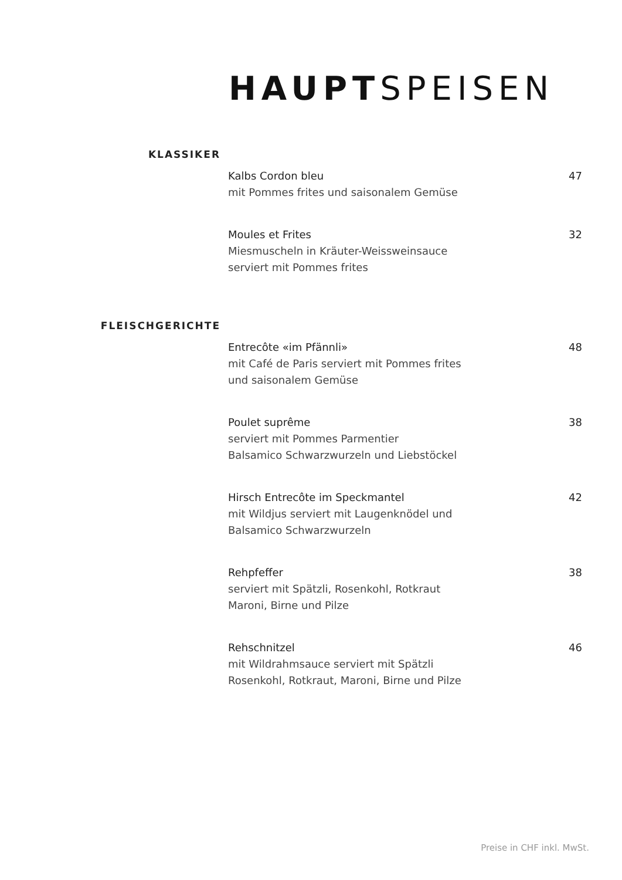HAUPTSPEISEN
KLASSIKER
Kalbs Cordon bleu 47
mit Pommes frites und saisonalem Gemüse
Moules et Frites 32
Miesmuscheln in Kräuter-Weissweinsauce
serviert mit Pommes frites
FLEISCHGERICHTE
Entrecôte «im Pfännli» 48
mit Café de Paris serviert mit Pommes frites
und saisonalem Gemüse
Poulet suprême 38
serviert mit Pommes Parmentier
Balsamico Schwarzwurzeln und Liebstöckel
Hirsch Entrecôte im Speckmantel 42
mit Wildjus serviert mit Laugenknödel und
Balsamico Schwarzwurzeln
Rehpfeffer 38
serviert mit Spätzli, Rosenkohl, Rotkraut
Maroni, Birne und Pilze
Rehschnitzel 46
mit Wildrahmsauce serviert mit Spätzli
Rosenkohl, Rotkraut, Maroni, Birne und Pilze
Preise in CHF inkl. MwSt.